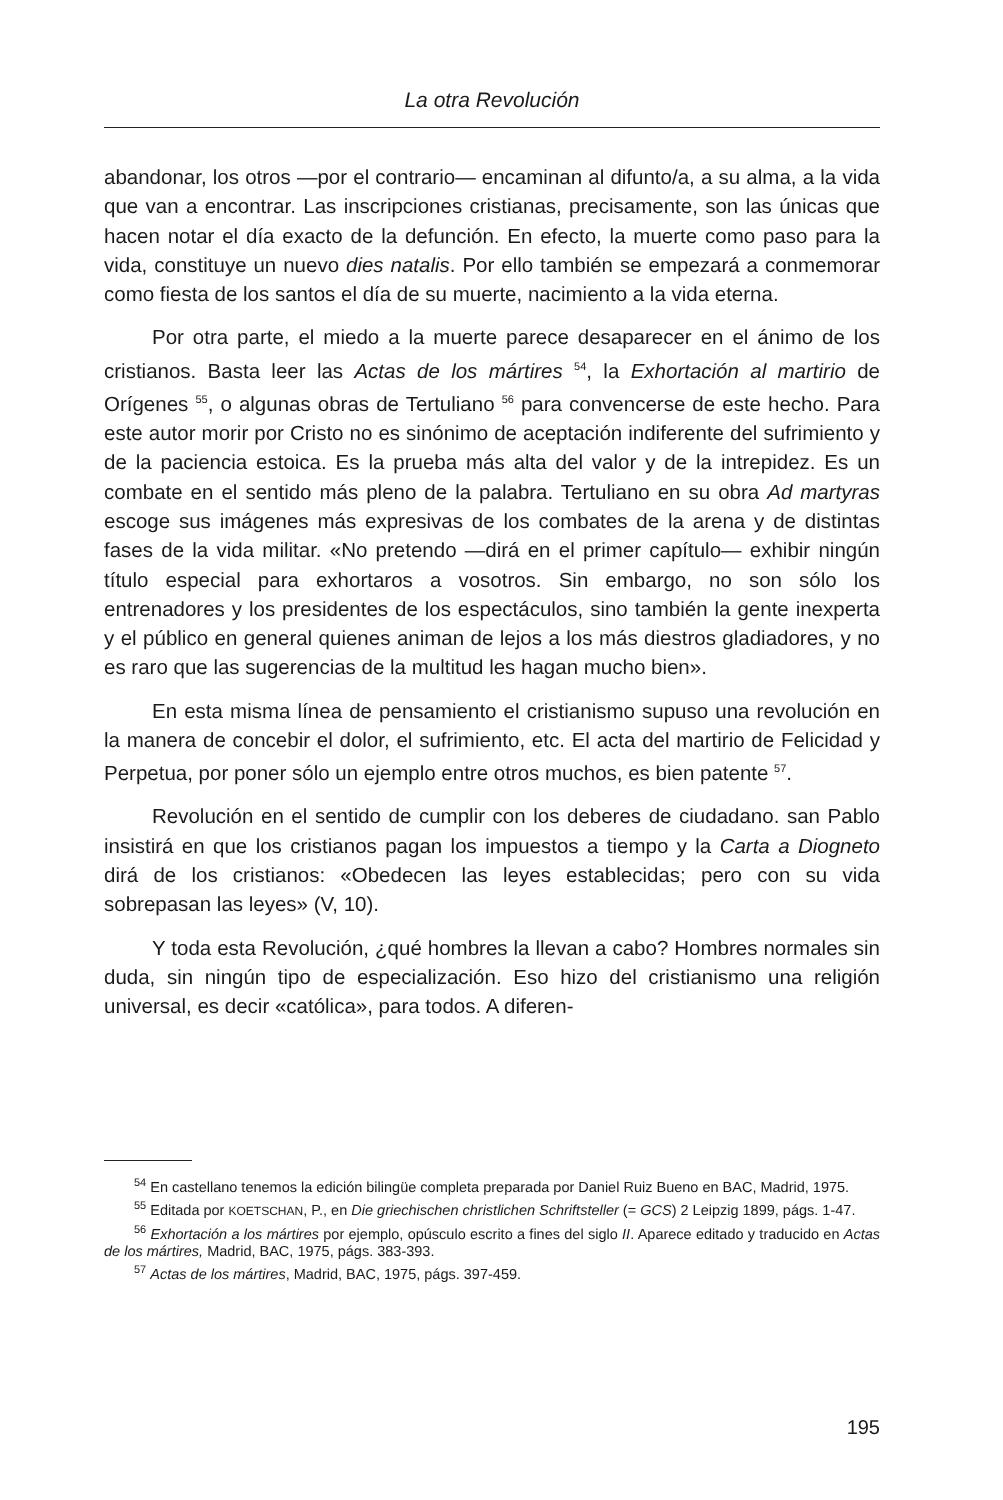La otra Revolución
abandonar, los otros —por el contrario— encaminan al difunto/a, a su alma, a la vida que van a encontrar. Las inscripciones cristianas, precisamente, son las únicas que hacen notar el día exacto de la defunción. En efecto, la muerte como paso para la vida, constituye un nuevo dies natalis. Por ello también se empezará a conmemorar como fiesta de los santos el día de su muerte, nacimiento a la vida eterna.
Por otra parte, el miedo a la muerte parece desaparecer en el ánimo de los cristianos. Basta leer las Actas de los mártires <sup>54</sup>, la Exhortación al martirio de Orígenes <sup>55</sup>, o algunas obras de Tertuliano <sup>56</sup> para convencerse de este hecho. Para este autor morir por Cristo no es sinónimo de aceptación indiferente del sufrimiento y de la paciencia estoica. Es la prueba más alta del valor y de la intrepidez. Es un combate en el sentido más pleno de la palabra. Tertuliano en su obra Ad martyras escoge sus imágenes más expresivas de los combates de la arena y de distintas fases de la vida militar. «No pretendo —dirá en el primer capítulo— exhibir ningún título especial para exhortaros a vosotros. Sin embargo, no son sólo los entrenadores y los presidentes de los espectáculos, sino también la gente inexperta y el público en general quienes animan de lejos a los más diestros gladiadores, y no es raro que las sugerencias de la multitud les hagan mucho bien».
En esta misma línea de pensamiento el cristianismo supuso una revolución en la manera de concebir el dolor, el sufrimiento, etc. El acta del martirio de Felicidad y Perpetua, por poner sólo un ejemplo entre otros muchos, es bien patente <sup>57</sup>.
Revolución en el sentido de cumplir con los deberes de ciudadano. san Pablo insistirá en que los cristianos pagan los impuestos a tiempo y la Carta a Diogneto dirá de los cristianos: «Obedecen las leyes establecidas; pero con su vida sobrepasan las leyes» (V, 10).
Y toda esta Revolución, ¿qué hombres la llevan a cabo? Hombres normales sin duda, sin ningún tipo de especialización. Eso hizo del cristianismo una religión universal, es decir «católica», para todos. A diferen-
<sup>54</sup> En castellano tenemos la edición bilingüe completa preparada por Daniel Ruiz Bueno en BAC, Madrid, 1975.
<sup>55</sup> Editada por KOETSCHAN, P., en Die griechischen christlichen Schriftsteller (= GCS) 2 Leipzig 1899, págs. 1-47.
<sup>56</sup> Exhortación a los mártires por ejemplo, opúsculo escrito a fines del siglo II. Aparece editado y traducido en Actas de los mártires, Madrid, BAC, 1975, págs. 383-393.
<sup>57</sup> Actas de los mártires, Madrid, BAC, 1975, págs. 397-459.
195